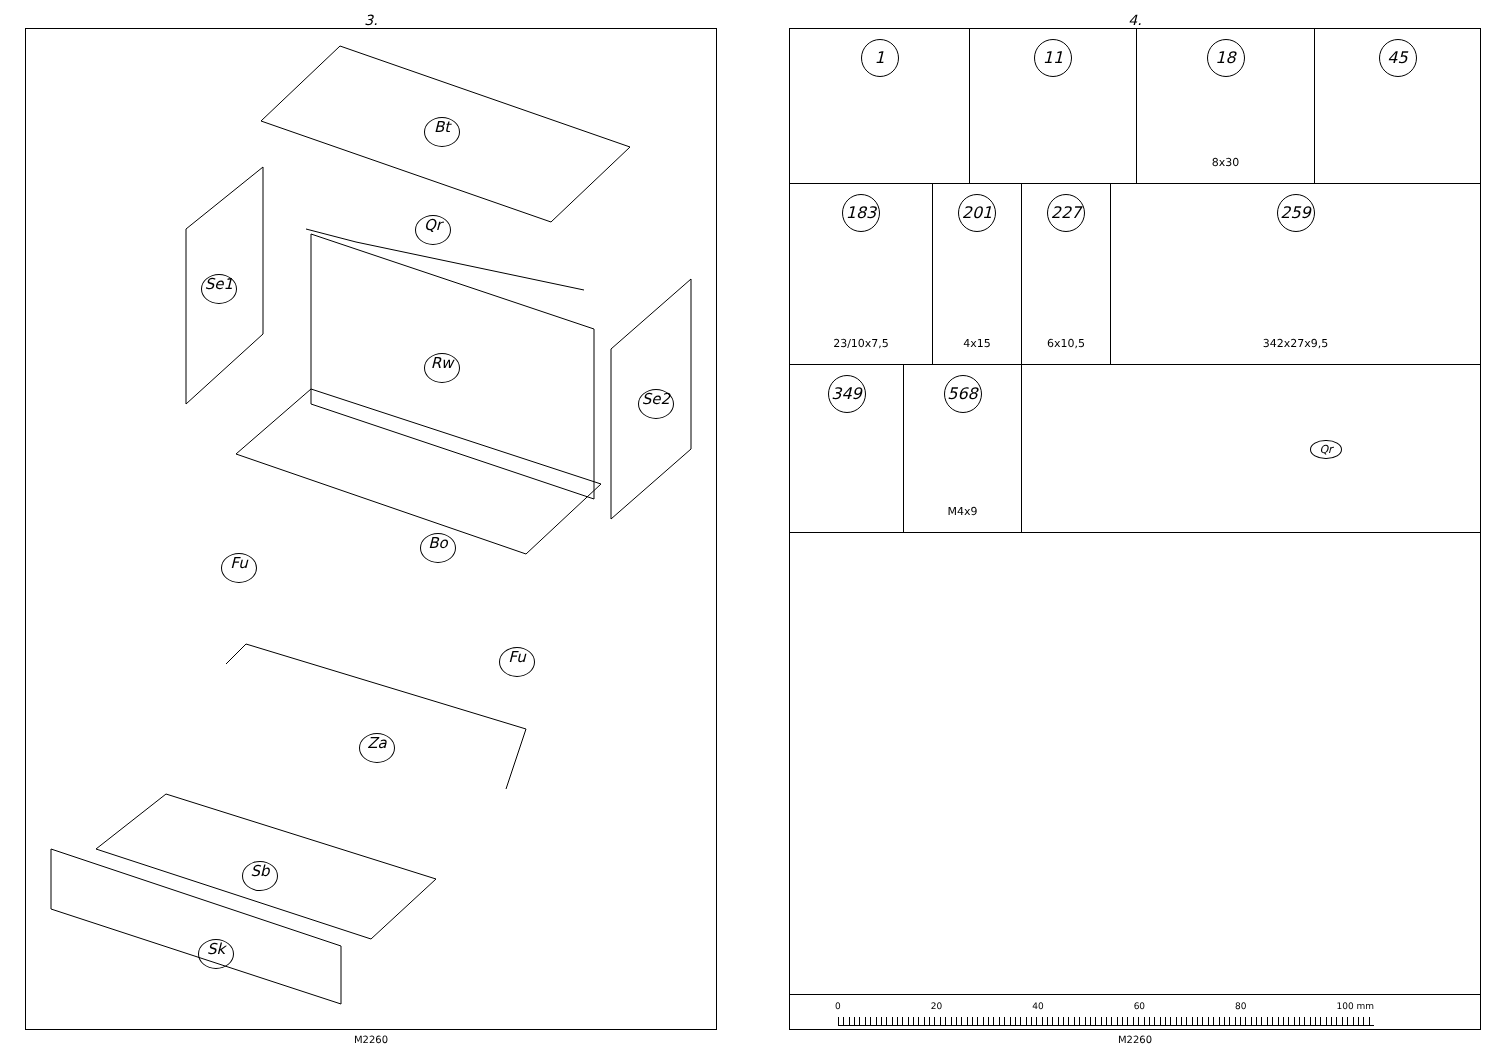3.
Bt
Qr
Se1
Rw
Se2
Bo
Fu
Fu
Za
Sb
Sk
M2260
4.
1 11 18
8x30
45
183
23/10x7,5
201
4x15
227
6x10,5
259
342x27x9,5
349 568
M4x9
Qr
0 20 40 60 80 100 mm
M2260